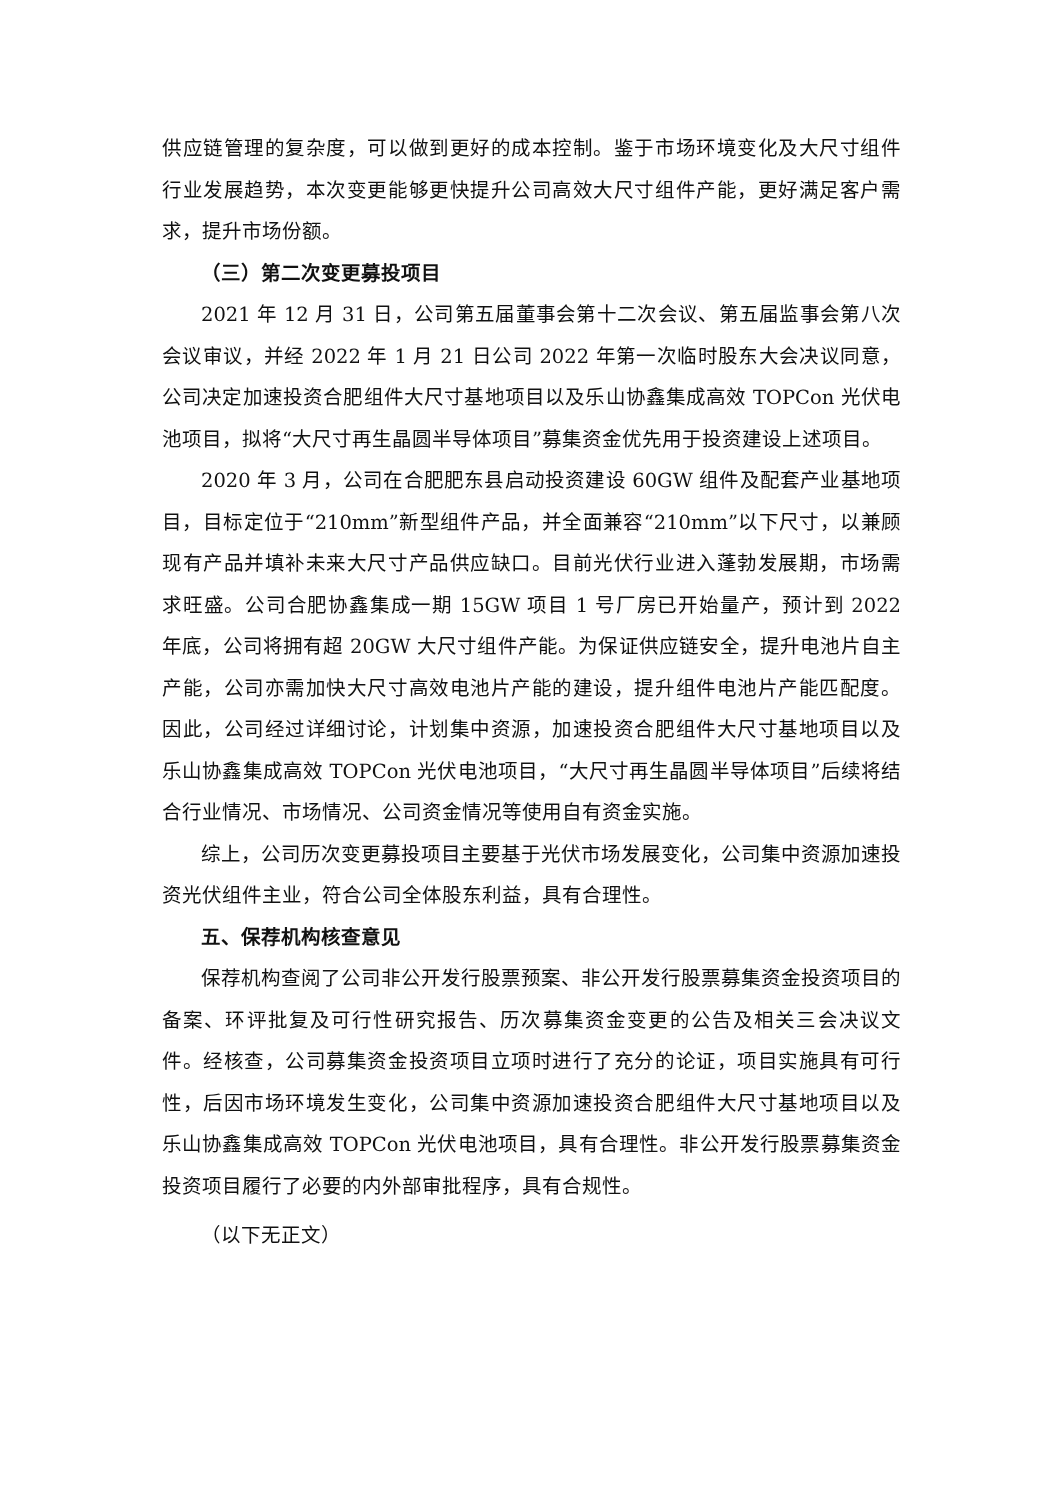供应链管理的复杂度，可以做到更好的成本控制。鉴于市场环境变化及大尺寸组件行业发展趋势，本次变更能够更快提升公司高效大尺寸组件产能，更好满足客户需求，提升市场份额。
（三）第二次变更募投项目
2021 年 12 月 31 日，公司第五届董事会第十二次会议、第五届监事会第八次会议审议，并经 2022 年 1 月 21 日公司 2022 年第一次临时股东大会决议同意，公司决定加速投资合肥组件大尺寸基地项目以及乐山协鑫集成高效 TOPCon 光伏电池项目，拟将“大尺寸再生晶圆半导体项目”募集资金优先用于投资建设上述项目。
2020 年 3 月，公司在合肥肥东县启动投资建设 60GW 组件及配套产业基地项目，目标定位于“210mm”新型组件产品，并全面兼容“210mm”以下尺寸，以兼顾现有产品并填补未来大尺寸产品供应缺口。目前光伏行业进入蓬勃发展期，市场需求旺盛。公司合肥协鑫集成一期 15GW 项目 1 号厂房已开始量产，预计到 2022 年底，公司将拥有超 20GW 大尺寸组件产能。为保证供应链安全，提升电池片自主产能，公司亦需加快大尺寸高效电池片产能的建设，提升组件电池片产能匹配度。因此，公司经过详细讨论，计划集中资源，加速投资合肥组件大尺寸基地项目以及乐山协鑫集成高效 TOPCon 光伏电池项目，“大尺寸再生晶圆半导体项目”后续将结合行业情况、市场情况、公司资金情况等使用自有资金实施。
综上，公司历次变更募投项目主要基于光伏市场发展变化，公司集中资源加速投资光伏组件主业，符合公司全体股东利益，具有合理性。
五、保荐机构核查意见
保荐机构查阅了公司非公开发行股票预案、非公开发行股票募集资金投资项目的备案、环评批复及可行性研究报告、历次募集资金变更的公告及相关三会决议文件。经核查，公司募集资金投资项目立项时进行了充分的论证，项目实施具有可行性，后因市场环境发生变化，公司集中资源加速投资合肥组件大尺寸基地项目以及乐山协鑫集成高效 TOPCon 光伏电池项目，具有合理性。非公开发行股票募集资金投资项目履行了必要的内外部审批程序，具有合规性。
（以下无正文）